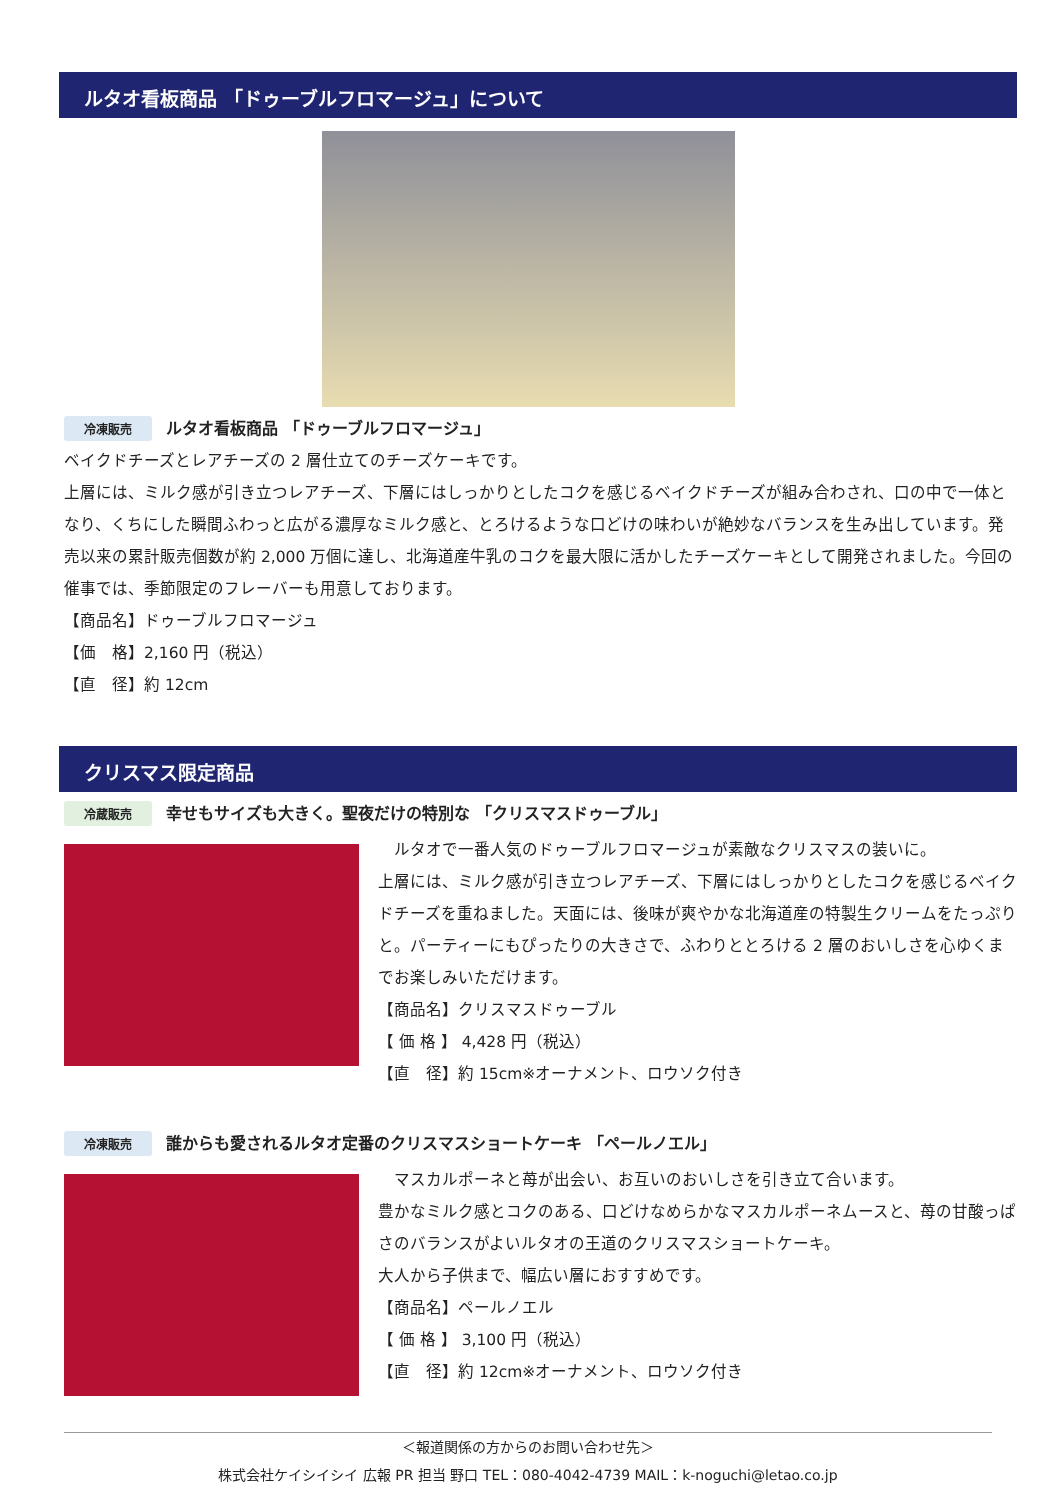ルタオ看板商品 「ドゥーブルフロマージュ」について
冷凍販売 ルタオ看板商品 「ドゥーブルフロマージュ」
ベイクドチーズとレアチーズの 2 層仕立てのチーズケーキです。
上層には、ミルク感が引き立つレアチーズ、下層にはしっかりとしたコクを感じるベイクドチーズが組み合わされ、口の中で一体となり、くちにした瞬間ふわっと広がる濃厚なミルク感と、とろけるような口どけの味わいが絶妙なバランスを生み出しています。発売以来の累計販売個数が約 2,000 万個に達し、北海道産牛乳のコクを最大限に活かしたチーズケーキとして開発されました。今回の催事では、季節限定のフレーバーも用意しております。
【商品名】ドゥーブルフロマージュ
【価　格】2,160 円（税込）
【直　径】約 12cm
クリスマス限定商品
冷蔵販売 幸せもサイズも大きく。聖夜だけの特別な 「クリスマスドゥーブル」
　ルタオで一番人気のドゥーブルフロマージュが素敵なクリスマスの装いに。
上層には、ミルク感が引き立つレアチーズ、下層にはしっかりとしたコクを感じるベイクドチーズを重ねました。天面には、後味が爽やかな北海道産の特製生クリームをたっぷりと。パーティーにもぴったりの大きさで、ふわりととろける 2 層のおいしさを心ゆくまでお楽しみいただけます。
【商品名】クリスマスドゥーブル
【 価 格 】 4,428 円（税込）
【直　径】約 15cm※オーナメント、ロウソク付き
冷凍販売 誰からも愛されるルタオ定番のクリスマスショートケーキ 「ペールノエル」
　マスカルポーネと苺が出会い、お互いのおいしさを引き立て合います。
豊かなミルク感とコクのある、口どけなめらかなマスカルポーネムースと、苺の甘酸っぱさのバランスがよいルタオの王道のクリスマスショートケーキ。
大人から子供まで、幅広い層におすすめです。
【商品名】ペールノエル
【 価 格 】 3,100 円（税込）
【直　径】約 12cm※オーナメント、ロウソク付き
＜報道関係の方からのお問い合わせ先＞
株式会社ケイシイシイ 広報 PR 担当 野口 TEL：080-4042-4739 MAIL：k-noguchi@letao.co.jp